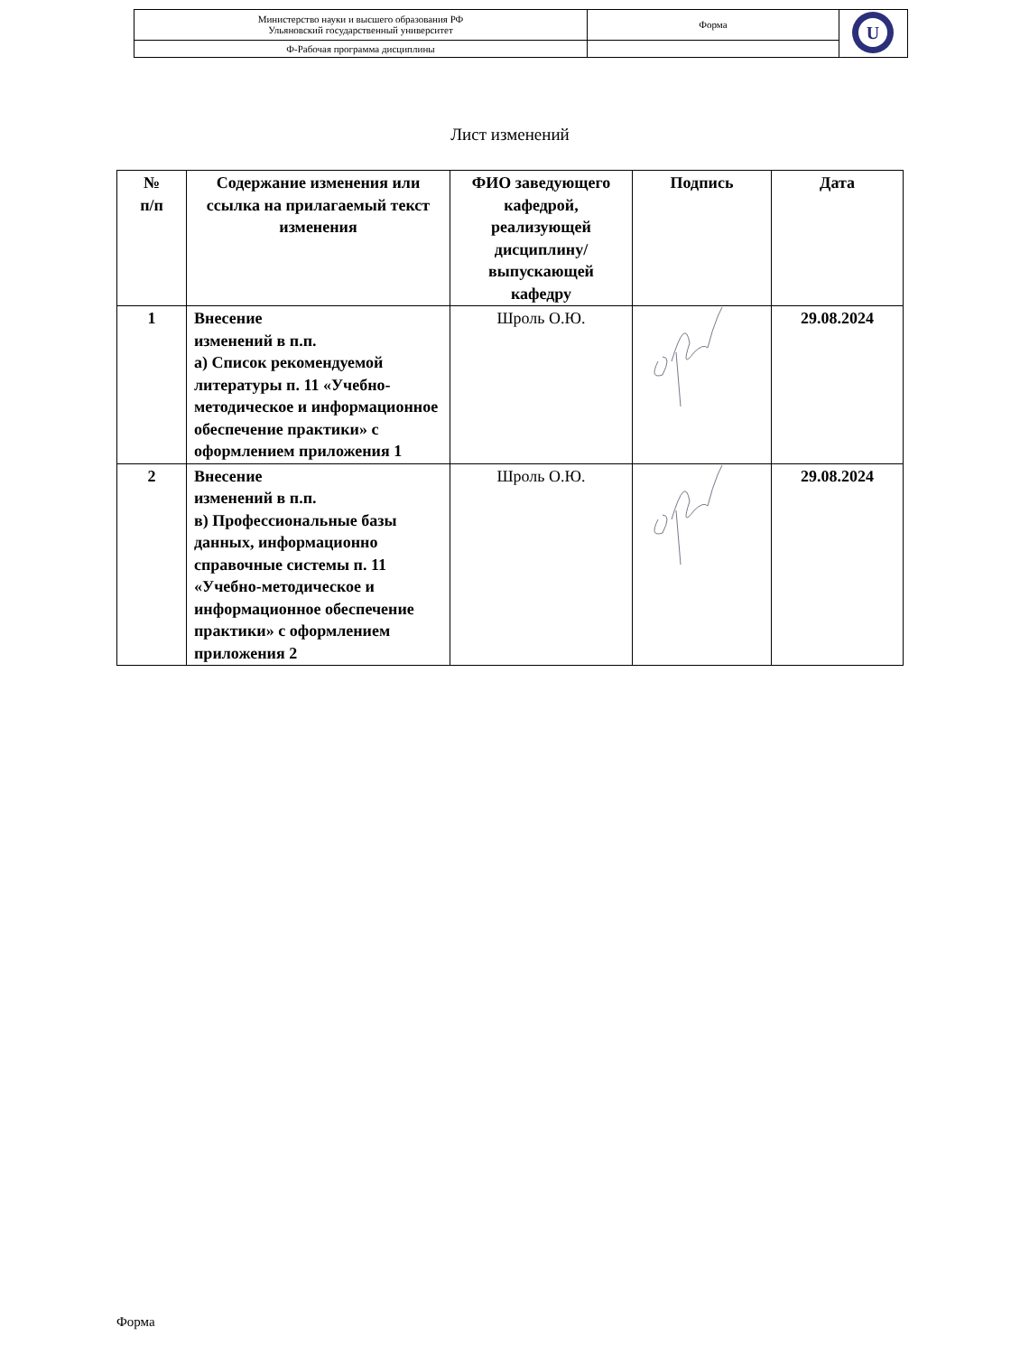| Министерство науки и высшего образования РФ Ульяновский государственный университет | Форма | U |
| Ф-Рабочая программа дисциплины | | |
Лист изменений
| № п/п | Содержание изменения или ссылка на прилагаемый текст изменения | ФИО заведующего кафедрой, реализующей дисциплину/выпускающей кафедру | Подпись | Дата |
| --- | --- | --- | --- | --- |
| 1 | Внесение изменений в п.п. а) Список рекомендуемой литературы п. 11 «Учебно-методическое и информационное обеспечение практики» с оформлением приложения 1 | Шроль О.Ю. | | 29.08.2024 |
| 2 | Внесение изменений в п.п. в) Профессиональные базы данных, информационно справочные системы п. 11 «Учебно-методическое и информационное обеспечение практики» с оформлением приложения 2 | Шроль О.Ю. | | 29.08.2024 |
Форма